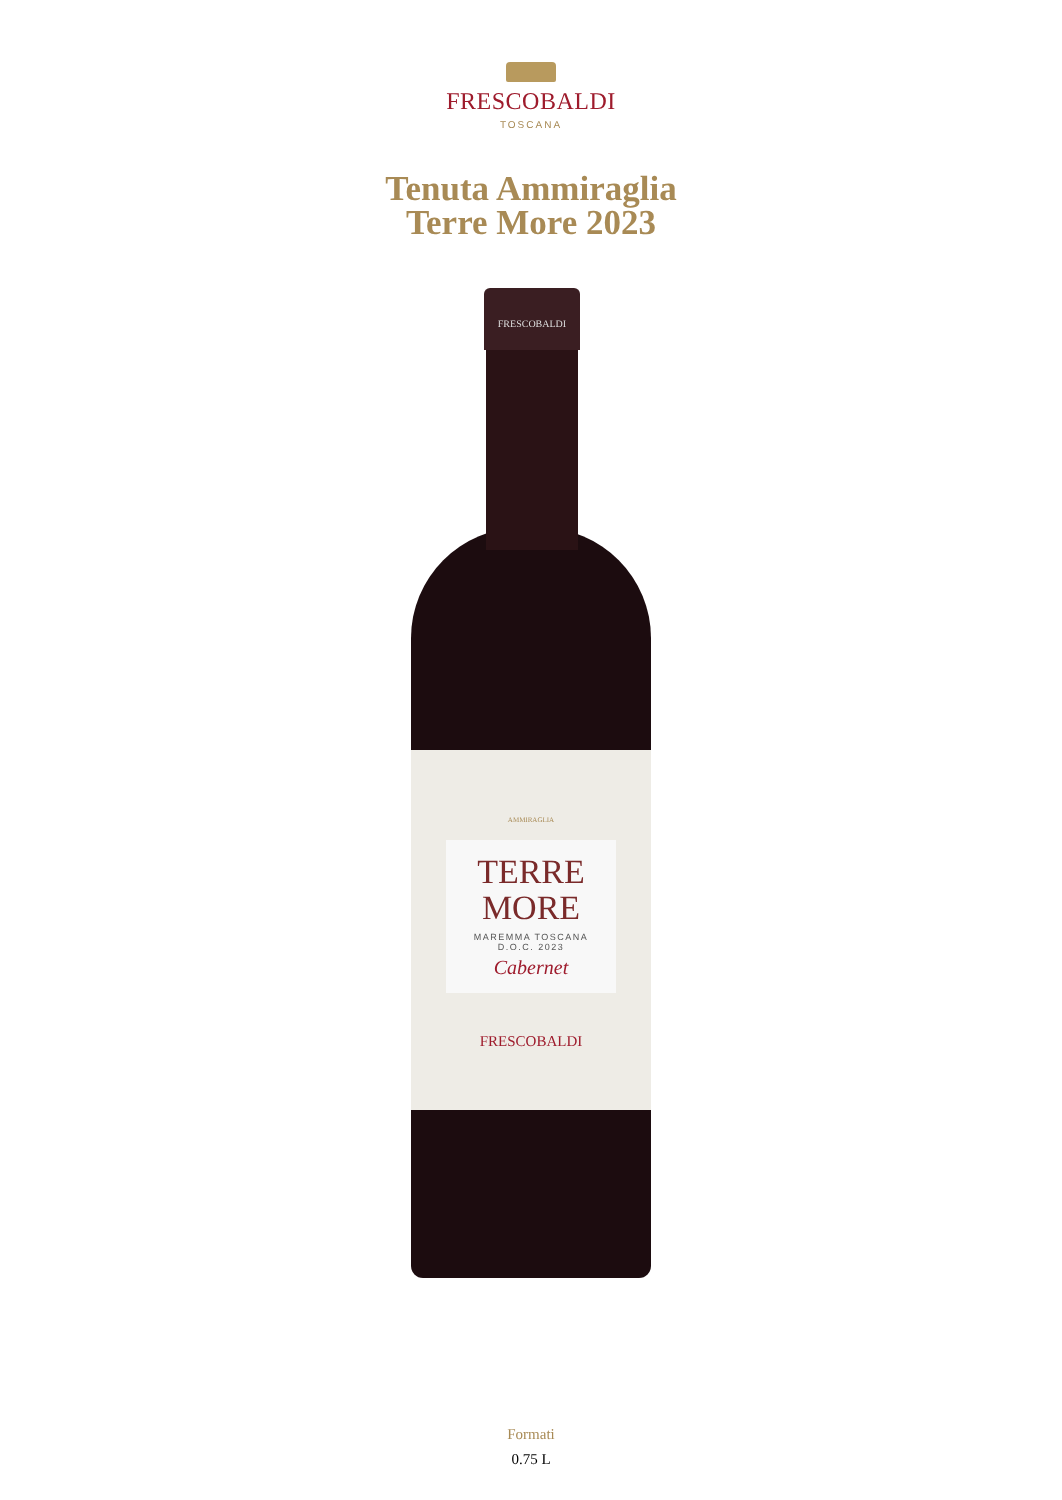FRESCOBALDI
TOSCANA
Tenuta Ammiraglia
Terre More 2023
FRESCOBALDI
AMMIRAGLIA
TERRE
MORE
MAREMMA TOSCANA
D.O.C. 2023
Cabernet
FRESCOBALDI
Formati
0.75 L